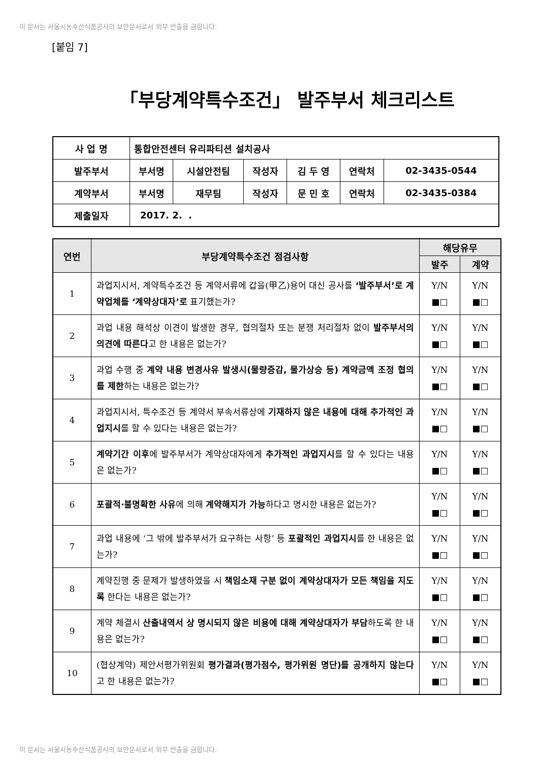이 문서는 서울시농수산식품공사의 보안문서로서 외부 반출을 금합니다.
[붙임 7]
「부당계약특수조건」 발주부서 체크리스트
| 사 업 명 | 통합안전센터 유리파티션 설치공사 | | | | | |
| 발주부서 | 부서명 | 시설안전팀 | 작성자 | 김 두 영 | 연락처 | 02-3435-0544 |
| 계약부서 | 부서명 | 재무팀 | 작성자 | 문 민 호 | 연락처 | 02-3435-0384 |
| 제출일자 | 2017. 2. . | | | | | |
| 연번 | 부당계약특수조건 점검사항 | 해당유무 | |
| --- | --- | --- | --- |
| | | 발주 | 계약 |
| 1 | 과업지시서, 계약특수조건 등 계약서류에 갑을(甲乙)용어 대신 공사를 ‘발주부서’로 계약업체를 ‘계약상대자’로 표기했는가? | Y/N ■□ | Y/N ■□ |
| 2 | 과업 내용 해석상 이견이 발생한 경우, 협의절차 또는 분쟁 처리절차 없이 발주부서의 의견에 따른다 고 한 내용은 없는가? | Y/N ■□ | Y/N ■□ |
| 3 | 과업 수행 중 계약 내용 변경사유 발생시(물량증감, 물가상승 등) 계약금액 조정 협의를 제한 하는 내용은 없는가? | Y/N ■□ | Y/N ■□ |
| 4 | 과업지시서, 특수조건 등 계약서 부속서류상에 기재하지 않은 내용에 대해 추가적인 과업지시 를 할 수 있다는 내용은 없는가? | Y/N ■□ | Y/N ■□ |
| 5 | 계약기간 이후 에 발주부서가 계약상대자에게 추가적인 과업지시 를 할 수 있다는 내용은 없는가? | Y/N ■□ | Y/N ■□ |
| 6 | 포괄적·불명확한 사유 에 의해 계약해지가 가능 하다고 명시한 내용은 없는가? | Y/N ■□ | Y/N ■□ |
| 7 | 과업 내용에 ‘그 밖에 발주부서가 요구하는 사항’ 등 포괄적인 과업지시 를 한 내용은 없는가? | Y/N ■□ | Y/N ■□ |
| 8 | 계약진행 중 문제가 발생하였을 시 책임소재 구분 없이 계약상대자가 모든 책임을 지도록 한다는 내용은 없는가? | Y/N ■□ | Y/N ■□ |
| 9 | 계약 체결시 산출내역서 상 명시되지 않은 비용에 대해 계약상대자가 부담 하도록 한 내용은 없는가? | Y/N ■□ | Y/N ■□ |
| 10 | (협상계약) 제안서평가위원회 평가결과(평가점수, 평가위원 명단)를 공개하지 않는다 고 한 내용은 없는가? | Y/N ■□ | Y/N ■□ |
이 문서는 서울시농수산식품공사의 보안문서로서 외부 반출을 금합니다.